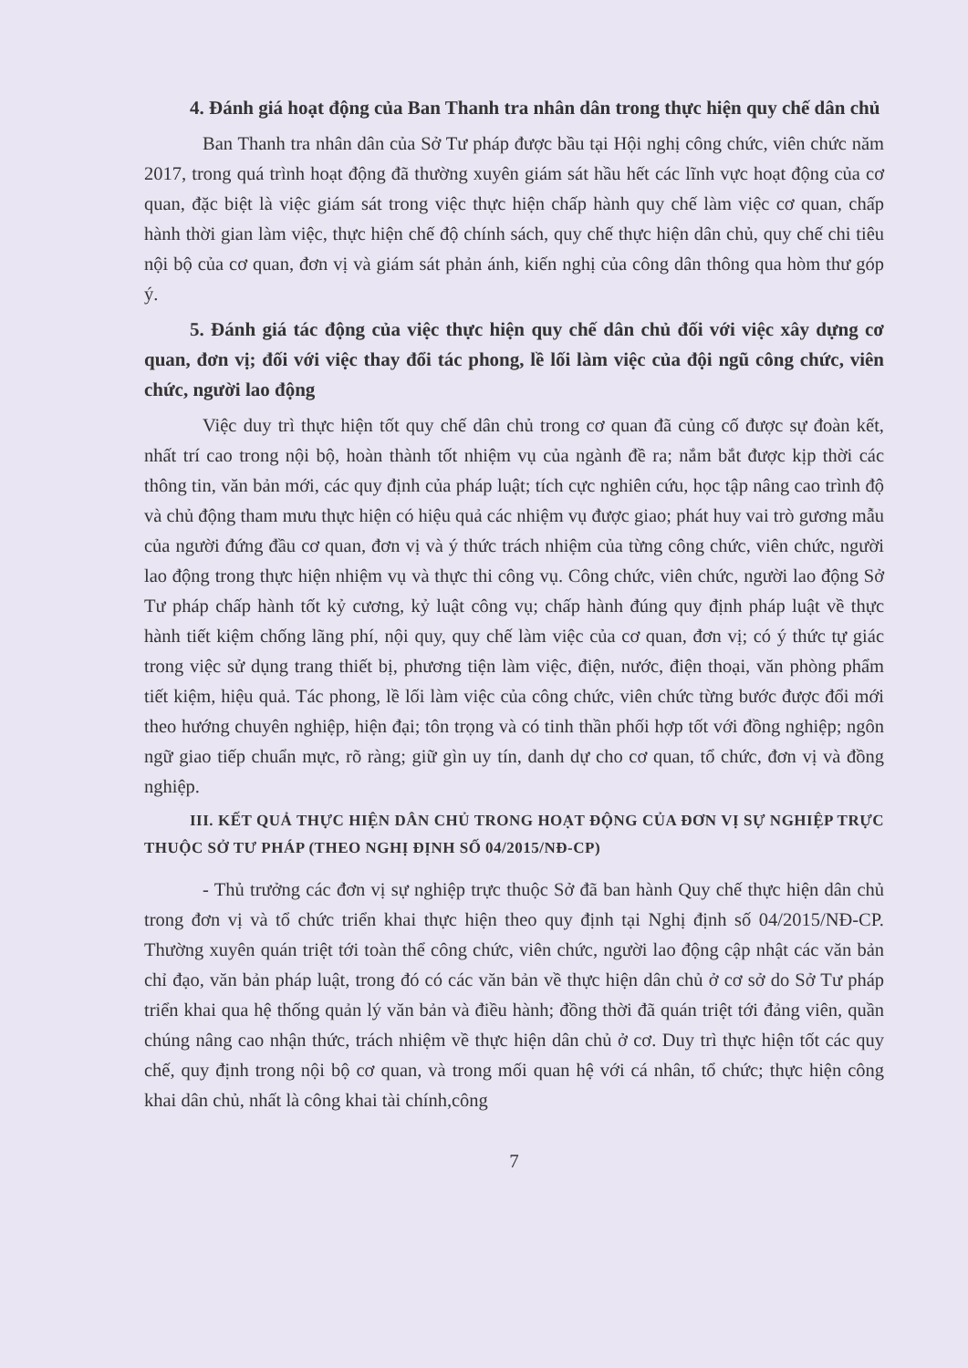4. Đánh giá hoạt động của Ban Thanh tra nhân dân trong thực hiện quy chế dân chủ
Ban Thanh tra nhân dân của Sở Tư pháp được bầu tại Hội nghị công chức, viên chức năm 2017, trong quá trình hoạt động đã thường xuyên giám sát hầu hết các lĩnh vực hoạt động của cơ quan, đặc biệt là việc giám sát trong việc thực hiện chấp hành quy chế làm việc cơ quan, chấp hành thời gian làm việc, thực hiện chế độ chính sách, quy chế thực hiện dân chủ, quy chế chi tiêu nội bộ của cơ quan, đơn vị và giám sát phản ánh, kiến nghị của công dân thông qua hòm thư góp ý.
5. Đánh giá tác động của việc thực hiện quy chế dân chủ đối với việc xây dựng cơ quan, đơn vị; đối với việc thay đổi tác phong, lề lối làm việc của đội ngũ công chức, viên chức, người lao động
Việc duy trì thực hiện tốt quy chế dân chủ trong cơ quan đã củng cố được sự đoàn kết, nhất trí cao trong nội bộ, hoàn thành tốt nhiệm vụ của ngành đề ra; nắm bắt được kịp thời các thông tin, văn bản mới, các quy định của pháp luật; tích cực nghiên cứu, học tập nâng cao trình độ và chủ động tham mưu thực hiện có hiệu quả các nhiệm vụ được giao; phát huy vai trò gương mẫu của người đứng đầu cơ quan, đơn vị và ý thức trách nhiệm của từng công chức, viên chức, người lao động trong thực hiện nhiệm vụ và thực thi công vụ. Công chức, viên chức, người lao động Sở Tư pháp chấp hành tốt kỷ cương, kỷ luật công vụ; chấp hành đúng quy định pháp luật về thực hành tiết kiệm chống lãng phí, nội quy, quy chế làm việc của cơ quan, đơn vị; có ý thức tự giác trong việc sử dụng trang thiết bị, phương tiện làm việc, điện, nước, điện thoại, văn phòng phẩm tiết kiệm, hiệu quả. Tác phong, lề lối làm việc của công chức, viên chức từng bước được đổi mới theo hướng chuyên nghiệp, hiện đại; tôn trọng và có tinh thần phối hợp tốt với đồng nghiệp; ngôn ngữ giao tiếp chuẩn mực, rõ ràng; giữ gìn uy tín, danh dự cho cơ quan, tổ chức, đơn vị và đồng nghiệp.
III. KẾT QUẢ THỰC HIỆN DÂN CHỦ TRONG HOẠT ĐỘNG CỦA ĐƠN VỊ SỰ NGHIỆP TRỰC THUỘC SỞ TƯ PHÁP (THEO NGHỊ ĐỊNH SỐ 04/2015/NĐ-CP)
- Thủ trưởng các đơn vị sự nghiệp trực thuộc Sở đã ban hành Quy chế thực hiện dân chủ trong đơn vị và tổ chức triển khai thực hiện theo quy định tại Nghị định số 04/2015/NĐ-CP. Thường xuyên quán triệt tới toàn thể công chức, viên chức, người lao động cập nhật các văn bản chỉ đạo, văn bản pháp luật, trong đó có các văn bản về thực hiện dân chủ ở cơ sở do Sở Tư pháp triển khai qua hệ thống quản lý văn bản và điều hành; đồng thời đã quán triệt tới đảng viên, quần chúng nâng cao nhận thức, trách nhiệm về thực hiện dân chủ ở cơ. Duy trì thực hiện tốt các quy chế, quy định trong nội bộ cơ quan, và trong mối quan hệ với cá nhân, tổ chức; thực hiện công khai dân chủ, nhất là công khai tài chính,công
7